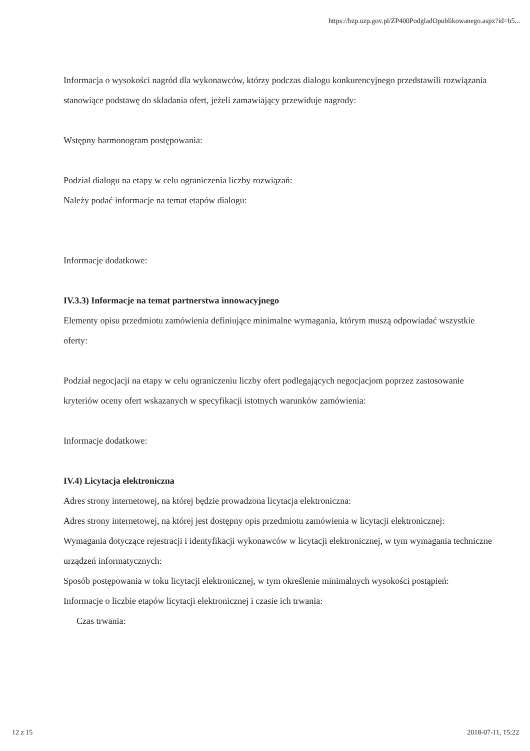https://bzp.uzp.gov.pl/ZP400PodgladOpublikowanego.aspx?id=b5...
Informacja o wysokości nagród dla wykonawców, którzy podczas dialogu konkurencyjnego przedstawili rozwiązania stanowiące podstawę do składania ofert, jeżeli zamawiający przewiduje nagrody:
Wstępny harmonogram postępowania:
Podział dialogu na etapy w celu ograniczenia liczby rozwiązań:
Należy podać informacje na temat etapów dialogu:
Informacje dodatkowe:
IV.3.3) Informacje na temat partnerstwa innowacyjnego
Elementy opisu przedmiotu zamówienia definiujące minimalne wymagania, którym muszą odpowiadać wszystkie oferty:
Podział negocjacji na etapy w celu ograniczeniu liczby ofert podlegających negocjacjom poprzez zastosowanie kryteriów oceny ofert wskazanych w specyfikacji istotnych warunków zamówienia:
Informacje dodatkowe:
IV.4) Licytacja elektroniczna
Adres strony internetowej, na której będzie prowadzona licytacja elektroniczna:
Adres strony internetowej, na której jest dostępny opis przedmiotu zamówienia w licytacji elektronicznej:
Wymagania dotyczące rejestracji i identyfikacji wykonawców w licytacji elektronicznej, w tym wymagania techniczne urządzeń informatycznych:
Sposób postępowania w toku licytacji elektronicznej, w tym określenie minimalnych wysokości postąpień:
Informacje o liczbie etapów licytacji elektronicznej i czasie ich trwania:
Czas trwania:
12 z 15 2018-07-11, 15:22